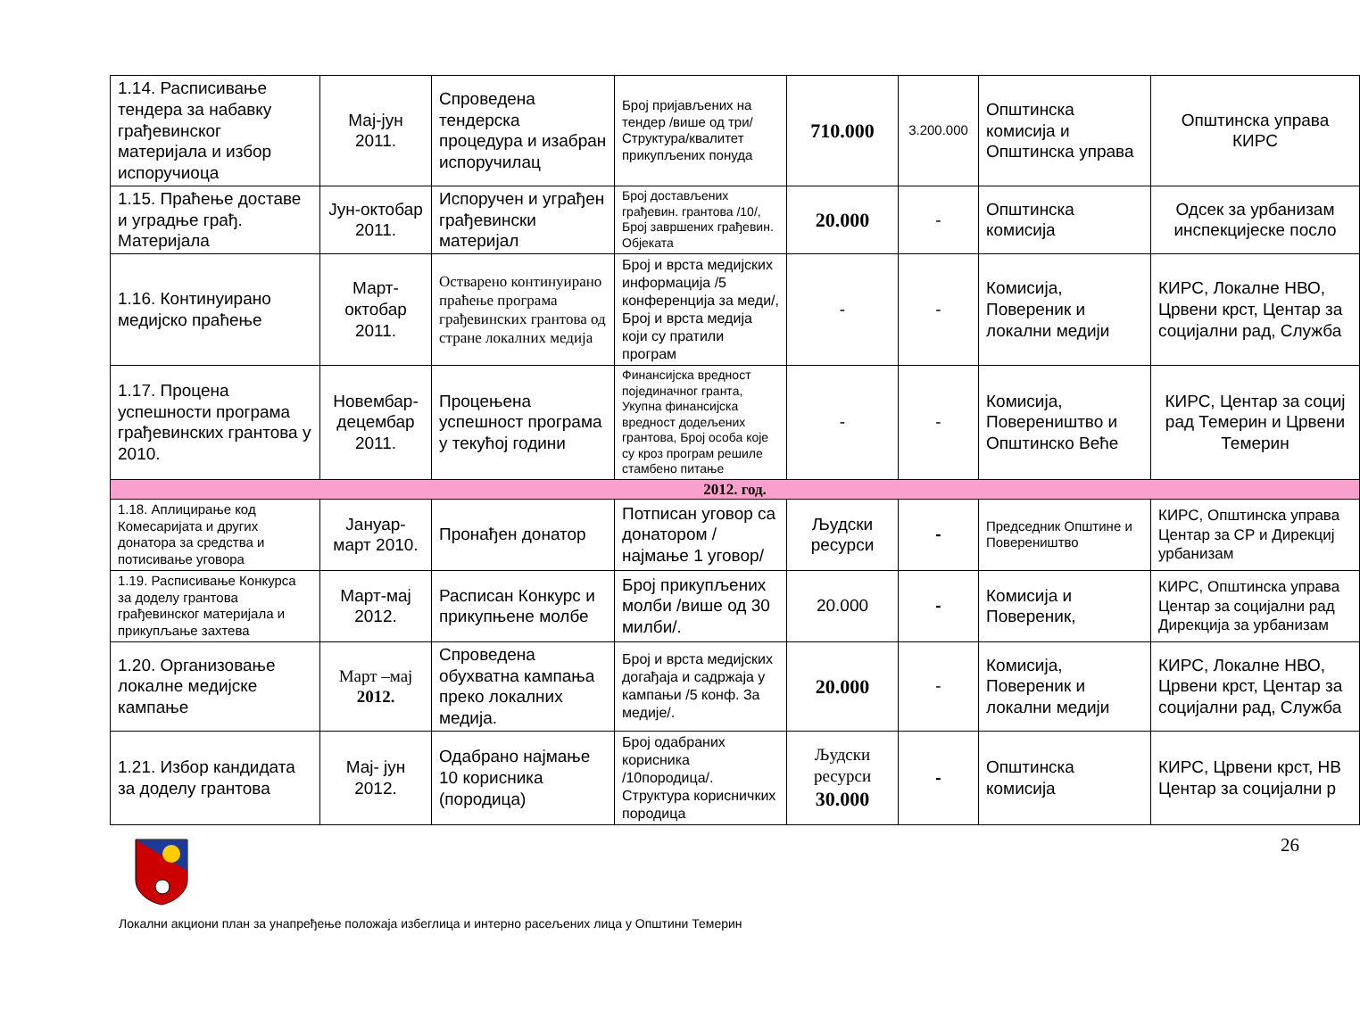| 1.14. Расписивање тендера за набавку грађевинског материјала и избор испоручиоца | Мај-јун 2011. | Спроведена тендерска процедура и изабран испоручилац | Број пријављених на тендер /више од три/ Структура/квалитет прикупљених понуда | 710.000 | 3.200.000 | Општинска комисија и Општинска управа | Општинска управа КИРС |
| 1.15. Праћење доставе и уградње грађ. Материјала | Јун-октобар 2011. | Испоручен и уграђен грађевински материјал | Број достављених грађевин. грантова /10/, Број завршених грађевин. Објеката | 20.000 | - | Општинска комисија | Одсек за урбанизам инспекцијеске посло |
| 1.16. Континуирано медијско праћење | Март-октобар 2011. | Остварено континуирано праћење програма грађевинских грантова од стране локалних медија | Број и врста медијских информација /5 конференција за меди/, Број и врста медија који су пратили програм | - | - | Комисија, Повереник и локални медији | КИРС, Локалне НВО, Црвени крст, Центар за социјални рад, Служба |
| 1.17. Процена успешности програма грађевинских грантова у 2010. | Новембар-децембар 2011. | Процењена успешност програма у текућој години | Финансијска вредност појединачног гранта, Укупна финансијска вредност додељених грантова, Број особа које су кроз програм решиле стамбено питање | - | - | Комисија, Повереништво и Општинско Веће | КИРС, Центар за социј рад Темерин и Црвени Темерин |
| 2012. год. | | | | | | | |
| 1.18. Аплицирање код Комесаријата и других донатора за средства и потисивање уговора | Јануар-март 2010. | Пронађен донатор | Потписан уговор са донатором /најмање 1 уговор/ | Људски ресурси | - | Председник Општине и Повереништво | КИРС, Општинска управа Центар за СР и Дирекциј урбанизам |
| 1.19. Расписивање Конкурса за доделу грантова грађевинског материјала и прикупљање захтева | Март-мај 2012. | Расписан Конкурс и прикупњене молбе | Број прикупљених молби /више од 30 милби/. | 20.000 | - | Комисија и Повереник, | КИРС, Општинска управа Центар за социјални рад Дирекција за урбанизам |
| 1.20. Организовање локалне медијске кампање | Март –мај 2012. | Спроведена обухватна кампања преко локалних медија. | Број и врста медијских догађаја и садржаја у кампањи /5 конф. За медије/. | 20.000 | - | Комисија, Повереник и локални медији | КИРС, Локалне НВО, Црвени крст, Центар за социјални рад, Служба |
| 1.21. Избор кандидата за доделу грантова | Мај- јун 2012. | Одабрано најмање 10 корисника (породица) | Број одабраних корисника /10породица/. Структура корисничких породица | Људски ресурси 30.000 | - | Општинска комисија | КИРС, Црвени крст, НВ Центар за социјални р |
26
Локални акциони план за унапређење положаја избеглица и интерно расељених лица у Општини Темерин